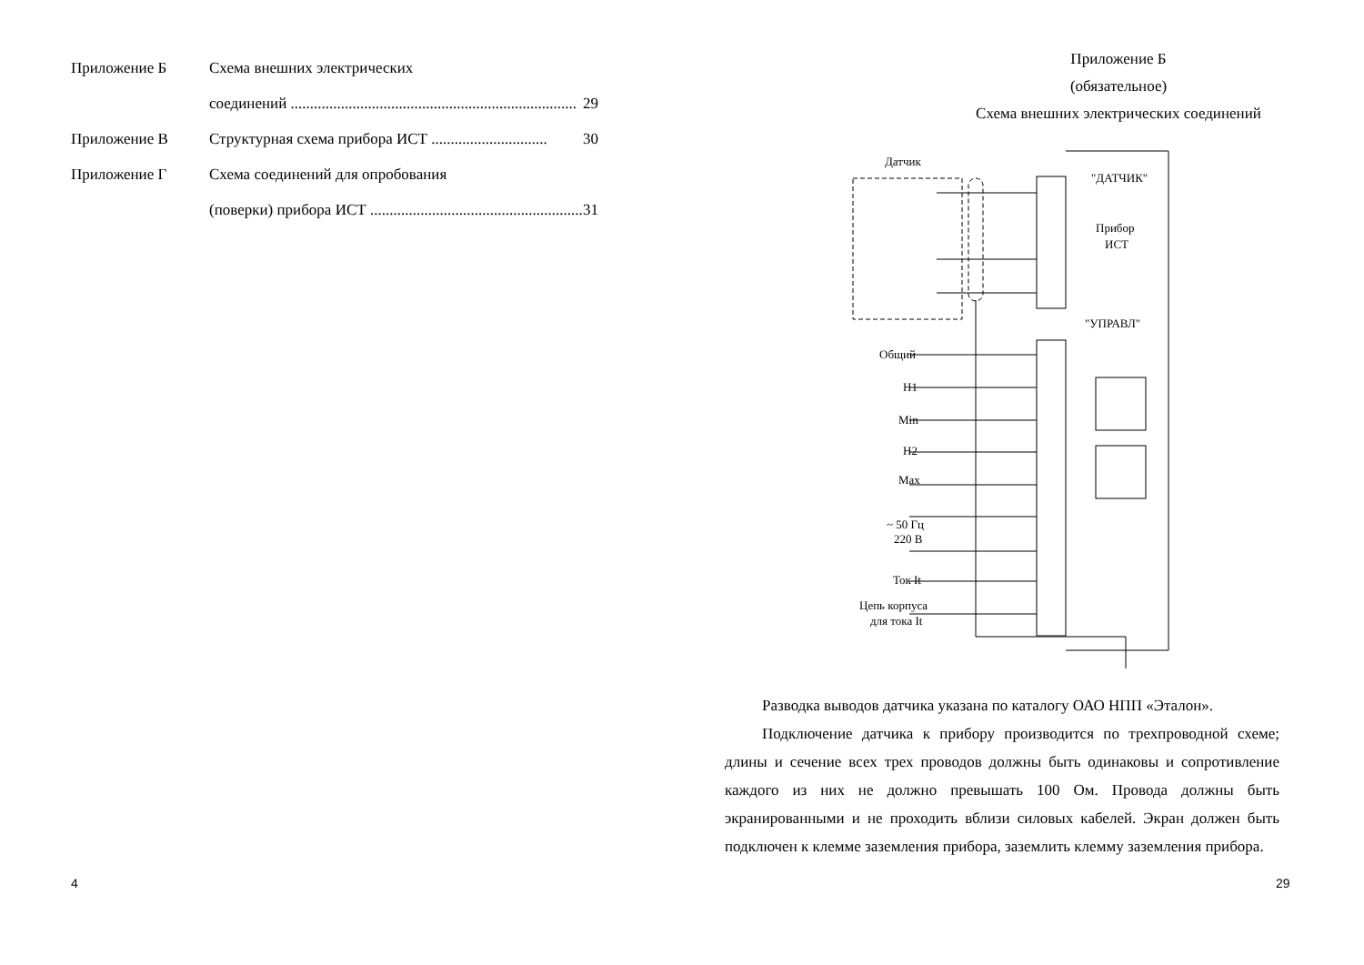Приложение Б Схема внешних электрических
соединений .......................................................................... 29
Приложение В Структурная схема прибора ИСТ .............................. 30
Приложение Г Схема соединений для опробования
(поверки) прибора ИСТ ....................................................... 31
4
Приложение Б
(обязательное)
Схема внешних электрических соединений
Датчик
"ДАТЧИК"
Прибор
ИСТ
"УПРАВЛ"
Общий
Н1
Min
Н2
Max
~ 50 Гц
220 В
Ток It
Цепь корпуса
для тока It
Разводка выводов датчика указана по каталогу ОАО НПП «Эталон».
Подключение датчика к прибору производится по трехпроводной схеме; длины и сечение всех трех проводов должны быть одинаковы и сопротивление каждого из них не должно превышать 100 Ом. Провода должны быть экранированными и не проходить вблизи силовых кабелей. Экран должен быть подключен к клемме заземления прибора, заземлить клемму заземления прибора.
29